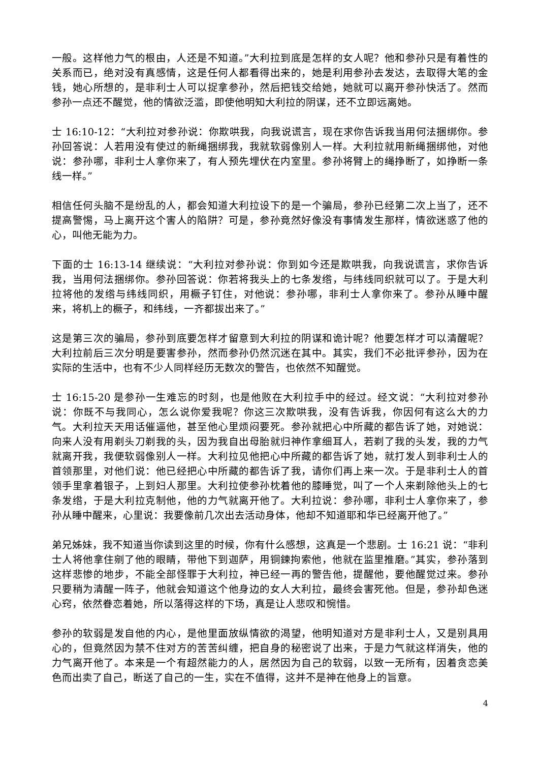一般。这样他力气的根由，人还是不知道。”大利拉到底是怎样的女人呢？他和参孙只是有着性的关系而已，绝对没有真感情，这是任何人都看得出来的，她是利用参孙去发达，去取得大笔的金钱，她心所想的，是非利士人可以捉拿参孙，然后把钱交给她，她就可以离开参孙快活了。然而参孙一点还不醒觉，他的情欲泛滥，即使他明知大利拉的阴谋，还不立即远离她。
士 16:10-12：“大利拉对参孙说：你欺哄我，向我说谎言，现在求你告诉我当用何法捆绑你。参孙回答说：人若用没有使过的新绳捆绑我，我就软弱像别人一样。大利拉就用新绳捆绑他，对他说：参孙哪，非利士人拿你来了，有人预先埋伏在内室里。参孙将臂上的绳挣断了，如挣断一条线一样。”
相信任何头脑不是纷乱的人，都会知道大利拉设下的是一个骗局，参孙已经第二次上当了，还不提高警惕，马上离开这个害人的陷阱？可是，参孙竟然好像没有事情发生那样，情欲迷惑了他的心，叫他无能为力。
下面的士 16:13-14 继续说：“大利拉对参孙说：你到如今还是欺哄我，向我说谎言，求你告诉我，当用何法捆绑你。参孙回答说：你若将我头上的七条发绺，与纬线同织就可以了。于是大利拉将他的发绺与纬线同织，用橛子钉住，对他说：参孙哪，非利士人拿你来了。参孙从睡中醒来，将机上的橛子，和纬线，一齐都拔出来了。”
这是第三次的骗局，参孙到底要怎样才留意到大利拉的阴谋和诡计呢？他要怎样才可以清醒呢？大利拉前后三次分明是要害参孙，然而参孙仍然沉迷在其中。其实，我们不必批评参孙，因为在实际的生活中，也有不少人同样经历无数次的警告，也依然不知醒觉。
士 16:15-20 是参孙一生难忘的时刻，也是他败在大利拉手中的经过。经文说：“大利拉对参孙说：你既不与我同心，怎么说你爱我呢？你这三次欺哄我，没有告诉我，你因何有这么大的力气。大利拉天天用话催逼他，甚至他心里烦闷要死。参孙就把心中所藏的都告诉了她，对她说：向来人没有用剃头刀剃我的头，因为我自出母胎就归神作拿细耳人，若剃了我的头发，我的力气就离开我，我便软弱像别人一样。大利拉见他把心中所藏的都告诉了她，就打发人到非利士人的首领那里，对他们说：他已经把心中所藏的都告诉了我，请你们再上来一次。于是非利士人的首领手里拿着银子，上到妇人那里。大利拉使参孙枕着他的膝睡觉，叫了一个人来剃除他头上的七条发绺，于是大利拉克制他，他的力气就离开他了。大利拉说：参孙哪，非利士人拿你来了，参孙从睡中醒来，心里说：我要像前几次出去活动身体，他却不知道耶和华已经离开他了。”
弟兄姊妹，我不知道当你读到这里的时候，你有什么感想，这真是一个悲剧。士 16:21 说：“非利士人将他拿住剜了他的眼睛，带他下到迦萨，用铜鍊拘索他，他就在监里推磨。”其实，参孙落到这样悲惨的地步，不能全部怪罪于大利拉，神已经一再的警告他，提醒他，要他醒觉过来。参孙只要稍为清醒一阵子，他就会知道这个他身边的女人大利拉，最终会害死他。但是，参孙却色迷心窍，依然眷恋着她，所以落得这样的下场，真是让人悲叹和惋惜。
参孙的软弱是发自他的内心，是他里面放纵情欲的渴望，他明知道对方是非利士人，又是别具用心的，但竟然因为禁不住对方的苦苦纠缠，把自身的秘密说了出来，于是力气就这样消失，他的力气离开他了。本来是一个有超然能力的人，居然因为自己的软弱，以致一无所有，因着贪恋美色而出卖了自己，断送了自己的一生，实在不值得，这并不是神在他身上的旨意。
4